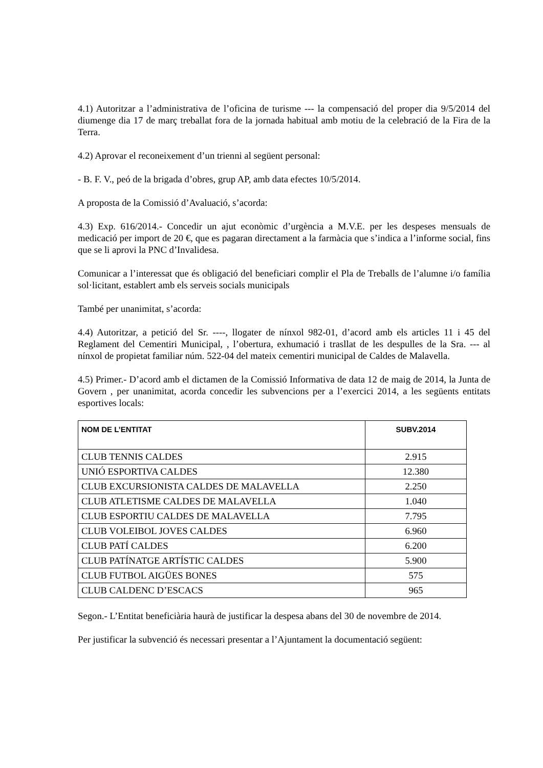4.1) Autoritzar a l’administrativa de l’oficina de turisme --- la compensació del proper dia 9/5/2014 del diumenge dia 17 de març treballat fora de la jornada habitual amb motiu de la celebració de la Fira de la Terra.
4.2) Aprovar el reconeixement d’un trienni al següent personal:
- B. F. V., peó de la brigada d’obres, grup AP, amb data efectes 10/5/2014.
A proposta de la Comissió d’Avaluació, s’acorda:
4.3) Exp. 616/2014.- Concedir un ajut econòmic d’urgència a M.V.E. per les despeses mensuals de medicació per import de 20 €, que es pagaran directament a la farmàcia que s’indica a l’informe social, fins que se li aprovi la PNC d’Invalidesa.
Comunicar a l’interessat que és obligació del beneficiari complir el Pla de Treballs de l’alumne i/o família sol·licitant, establert amb els serveis socials municipals
També per unanimitat, s’acorda:
4.4) Autoritzar, a petició del Sr. ----, llogater de nínxol 982-01, d’acord amb els articles 11 i 45 del Reglament del Cementiri Municipal, , l’obertura, exhumació i trasllat de les despulles de la Sra. --- al nínxol de propietat familiar núm. 522-04 del mateix cementiri municipal de Caldes de Malavella.
4.5) Primer.- D’acord amb el dictamen de la Comissió Informativa de data 12 de maig de 2014, la Junta de Govern , per unanimitat, acorda concedir les subvencions per a l’exercici 2014, a les següents entitats esportives locals:
| NOM DE L’ENTITAT | SUBV.2014 |
| --- | --- |
| CLUB TENNIS CALDES | 2.915 |
| UNIÓ ESPORTIVA CALDES | 12.380 |
| CLUB EXCURSIONISTA CALDES DE MALAVELLA | 2.250 |
| CLUB ATLETISME CALDES DE MALAVELLA | 1.040 |
| CLUB ESPORTIU CALDES DE MALAVELLA | 7.795 |
| CLUB VOLEIBOL JOVES CALDES | 6.960 |
| CLUB PATÍ CALDES | 6.200 |
| CLUB PATÍNATGE ARTÍSTIC CALDES | 5.900 |
| CLUB FUTBOL AIGÜES BONES | 575 |
| CLUB CALDENC D’ESCACS | 965 |
Segon.- L’Entitat beneficiària haurà de justificar la despesa abans del 30 de novembre de 2014.
Per justificar la subvenció és necessari presentar a l’Ajuntament la documentació següent: